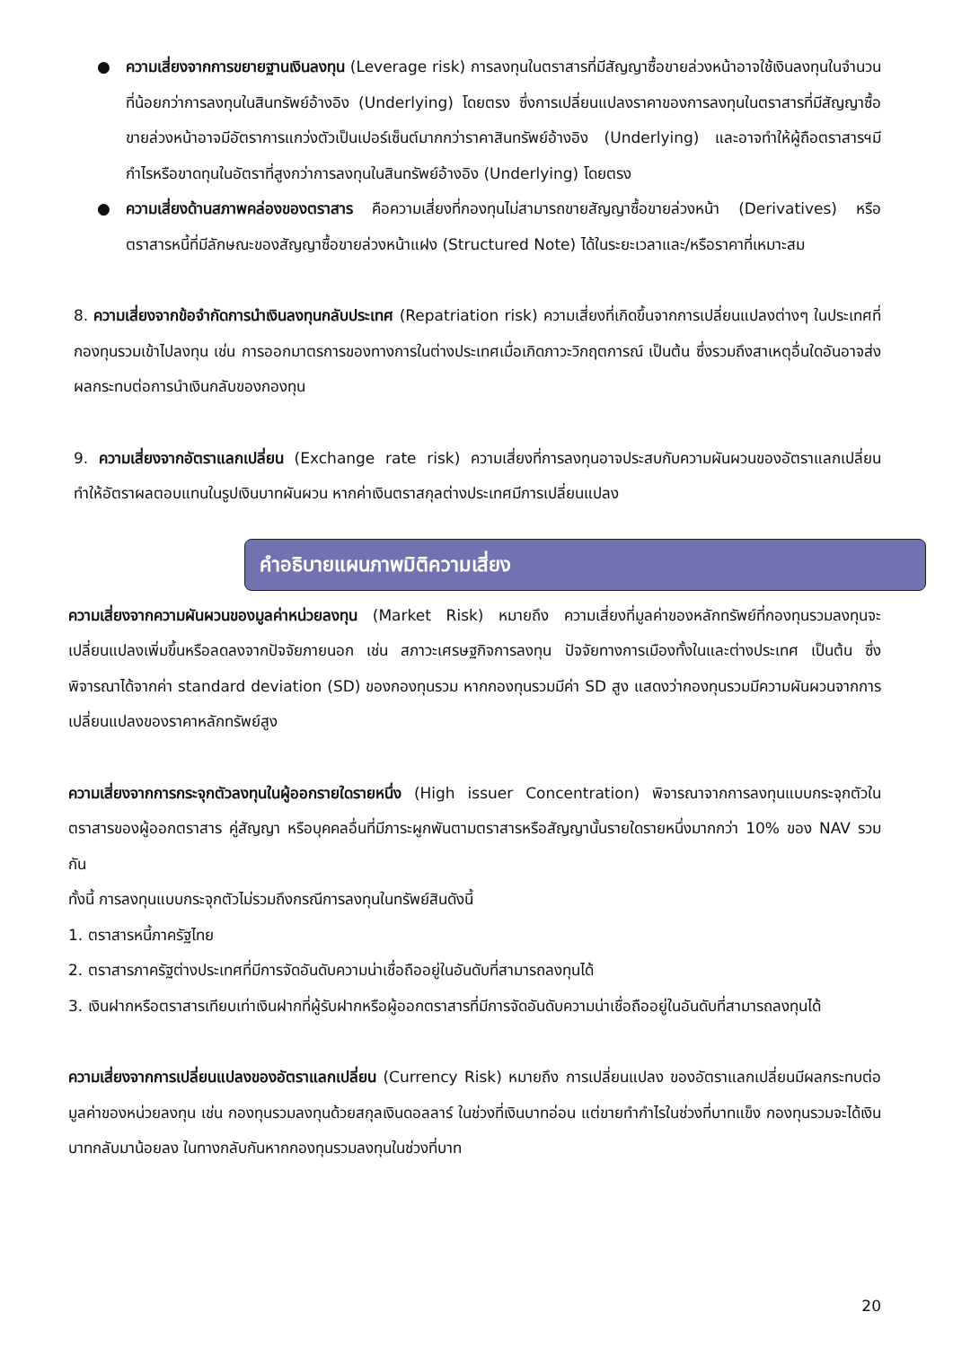● ความเสี่ยงจากการขยายฐานเงินลงทุน (Leverage risk) การลงทุนในตราสารที่มีสัญญาซื้อขายล่วงหน้าอาจใช้เงินลงทุนในจำนวนที่น้อยกว่าการลงทุนในสินทรัพย์อ้างอิง (Underlying) โดยตรง ซึ่งการเปลี่ยนแปลงราคาของการลงทุนในตราสารที่มีสัญญาซื้อขายล่วงหน้าอาจมีอัตราการแกว่งตัวเป็นเปอร์เซ็นต์มากกว่าราคาสินทรัพย์อ้างอิง (Underlying) และอาจทำให้ผู้ถือตราสารฯมีกำไรหรือขาดทุนในอัตราที่สูงกว่าการลงทุนในสินทรัพย์อ้างอิง (Underlying) โดยตรง
● ความเสี่ยงด้านสภาพคล่องของตราสาร คือความเสี่ยงที่กองทุนไม่สามารถขายสัญญาซื้อขายล่วงหน้า (Derivatives) หรือตราสารหนี้ที่มีลักษณะของสัญญาซื้อขายล่วงหน้าแฝง (Structured Note) ได้ในระยะเวลาและ/หรือราคาที่เหมาะสม
8. ความเสี่ยงจากข้อจำกัดการนำเงินลงทุนกลับประเทศ (Repatriation risk) ความเสี่ยงที่เกิดขึ้นจากการเปลี่ยนแปลงต่างๆ ในประเทศที่กองทุนรวมเข้าไปลงทุน เช่น การออกมาตรการของทางการในต่างประเทศเมื่อเกิดภาวะวิกฤตการณ์ เป็นต้น ซึ่งรวมถึงสาเหตุอื่นใดอันอาจส่งผลกระทบต่อการนำเงินกลับของกองทุน
9. ความเสี่ยงจากอัตราแลกเปลี่ยน (Exchange rate risk) ความเสี่ยงที่การลงทุนอาจประสบกับความผันผวนของอัตราแลกเปลี่ยน ทำให้อัตราผลตอบแทนในรูปเงินบาทผันผวน หากค่าเงินตราสกุลต่างประเทศมีการเปลี่ยนแปลง
คำอธิบายแผนภาพมิติความเสี่ยง
ความเสี่ยงจากความผันผวนของมูลค่าหน่วยลงทุน (Market Risk) หมายถึง ความเสี่ยงที่มูลค่าของหลักทรัพย์ที่กองทุนรวมลงทุนจะเปลี่ยนแปลงเพิ่มขึ้นหรือลดลงจากปัจจัยภายนอก เช่น สภาวะเศรษฐกิจการลงทุน ปัจจัยทางการเมืองทั้งในและต่างประเทศ เป็นต้น ซึ่งพิจารณาได้จากค่า standard deviation (SD) ของกองทุนรวม หากกองทุนรวมมีค่า SD สูง แสดงว่ากองทุนรวมมีความผันผวนจากการเปลี่ยนแปลงของราคาหลักทรัพย์สูง
ความเสี่ยงจากการกระจุกตัวลงทุนในผู้ออกรายใดรายหนึ่ง (High issuer Concentration) พิจารณาจากการลงทุนแบบกระจุกตัวในตราสารของผู้ออกตราสาร คู่สัญญา หรือบุคคลอื่นที่มีภาระผูกพันตามตราสารหรือสัญญานั้นรายใดรายหนึ่งมากกว่า 10% ของ NAV รวมกัน
ทั้งนี้ การลงทุนแบบกระจุกตัวไม่รวมถึงกรณีการลงทุนในทรัพย์สินดังนี้
1. ตราสารหนี้ภาครัฐไทย
2. ตราสารภาครัฐต่างประเทศที่มีการจัดอันดับความน่าเชื่อถืออยู่ในอันดับที่สามารถลงทุนได้
3. เงินฝากหรือตราสารเทียบเท่าเงินฝากที่ผู้รับฝากหรือผู้ออกตราสารที่มีการจัดอันดับความน่าเชื่อถืออยู่ในอันดับที่สามารถลงทุนได้
ความเสี่ยงจากการเปลี่ยนแปลงของอัตราแลกเปลี่ยน (Currency Risk) หมายถึง การเปลี่ยนแปลง ของอัตราแลกเปลี่ยนมีผลกระทบต่อมูลค่าของหน่วยลงทุน เช่น กองทุนรวมลงทุนด้วยสกุลเงินดอลลาร์ ในช่วงที่เงินบาทอ่อน แต่ขายทำกำไรในช่วงที่บาทแข็ง กองทุนรวมจะได้เงินบาทกลับมาน้อยลง ในทางกลับกันหากกองทุนรวมลงทุนในช่วงที่บาท
20